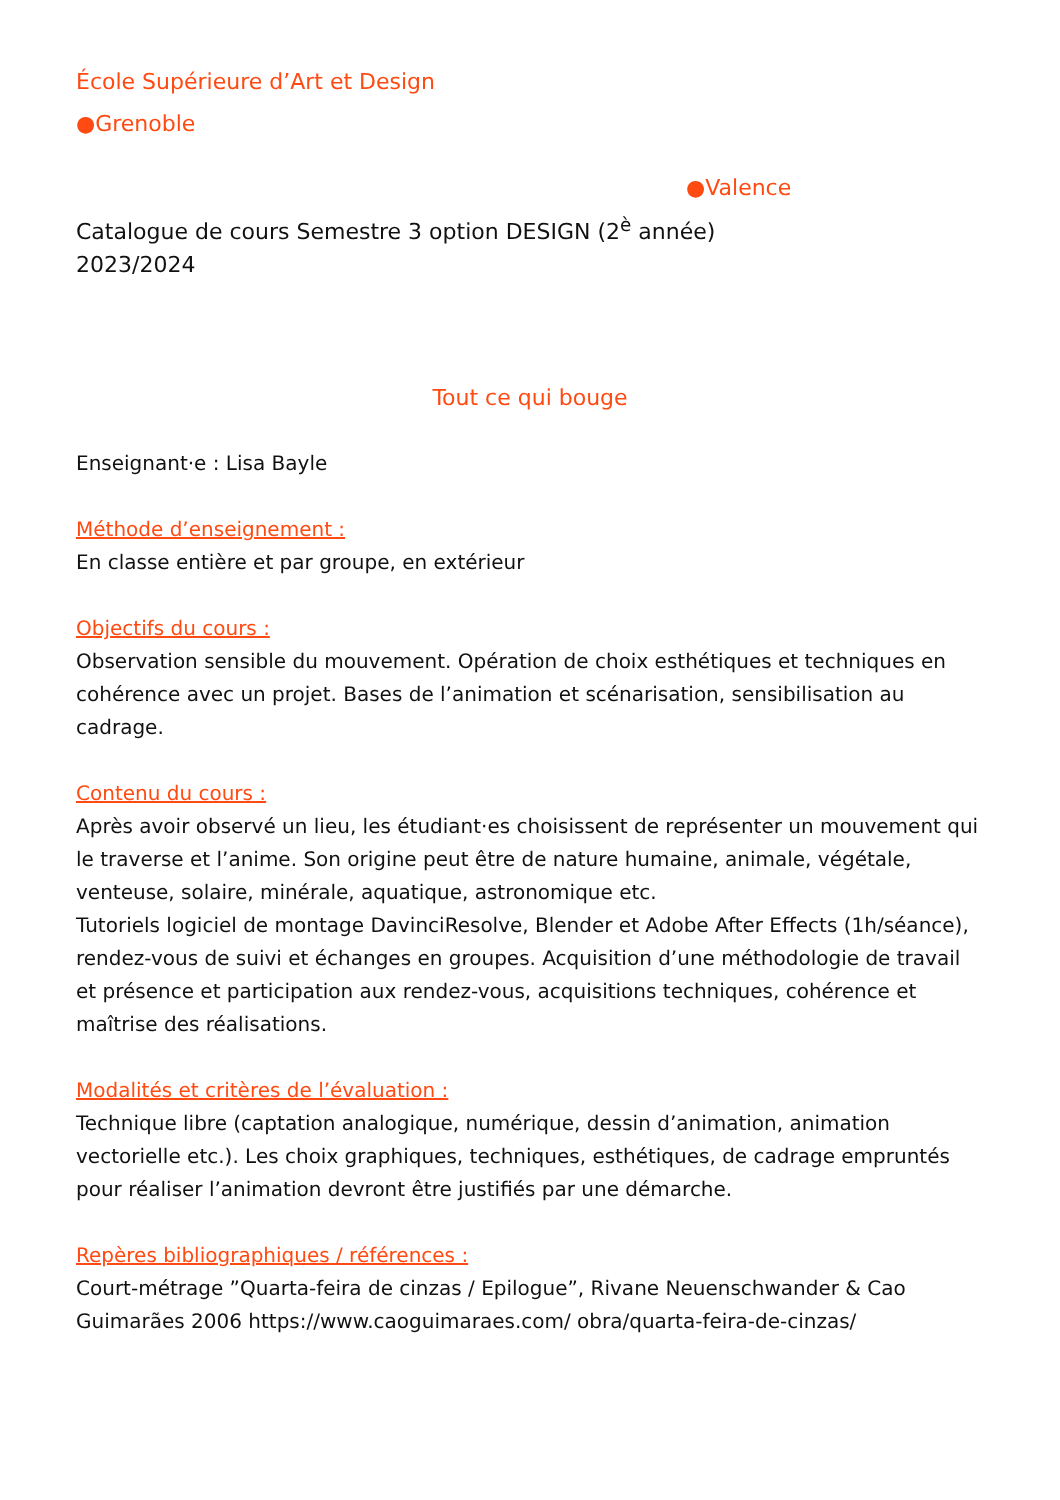École Supérieure d’Art et Design
●Grenoble
●Valence
Catalogue de cours Semestre 3 option DESIGN (2<sup>è</sup> année)
2023/2024
Tout ce qui bouge
Enseignant·e : Lisa Bayle
Méthode d’enseignement :
En classe entière et par groupe, en extérieur
Objectifs du cours :
Observation sensible du mouvement. Opération de choix esthétiques et techniques en cohérence avec un projet. Bases de l’animation et scénarisation, sensibilisation au cadrage.
Contenu du cours :
Après avoir observé un lieu, les étudiant·es choisissent de représenter un mouvement qui le traverse et l’anime. Son origine peut être de nature humaine, animale, végétale, venteuse, solaire, minérale, aquatique, astronomique etc.
Tutoriels logiciel de montage DavinciResolve, Blender et Adobe After Effects (1h/séance), rendez-vous de suivi et échanges en groupes. Acquisition d’une méthodologie de travail et présence et participation aux rendez-vous, acquisitions techniques, cohérence et maîtrise des réalisations.
Modalités et critères de l’évaluation :
Technique libre (captation analogique, numérique, dessin d’animation, animation vectorielle etc.). Les choix graphiques, techniques, esthétiques, de cadrage empruntés pour réaliser l’animation devront être justifiés par une démarche.
Repères bibliographiques / références :
Court-métrage ”Quarta-feira de cinzas / Epilogue”, Rivane Neuenschwander & Cao Guimarães 2006 https://www.caoguimaraes.com/ obra/quarta-feira-de-cinzas/